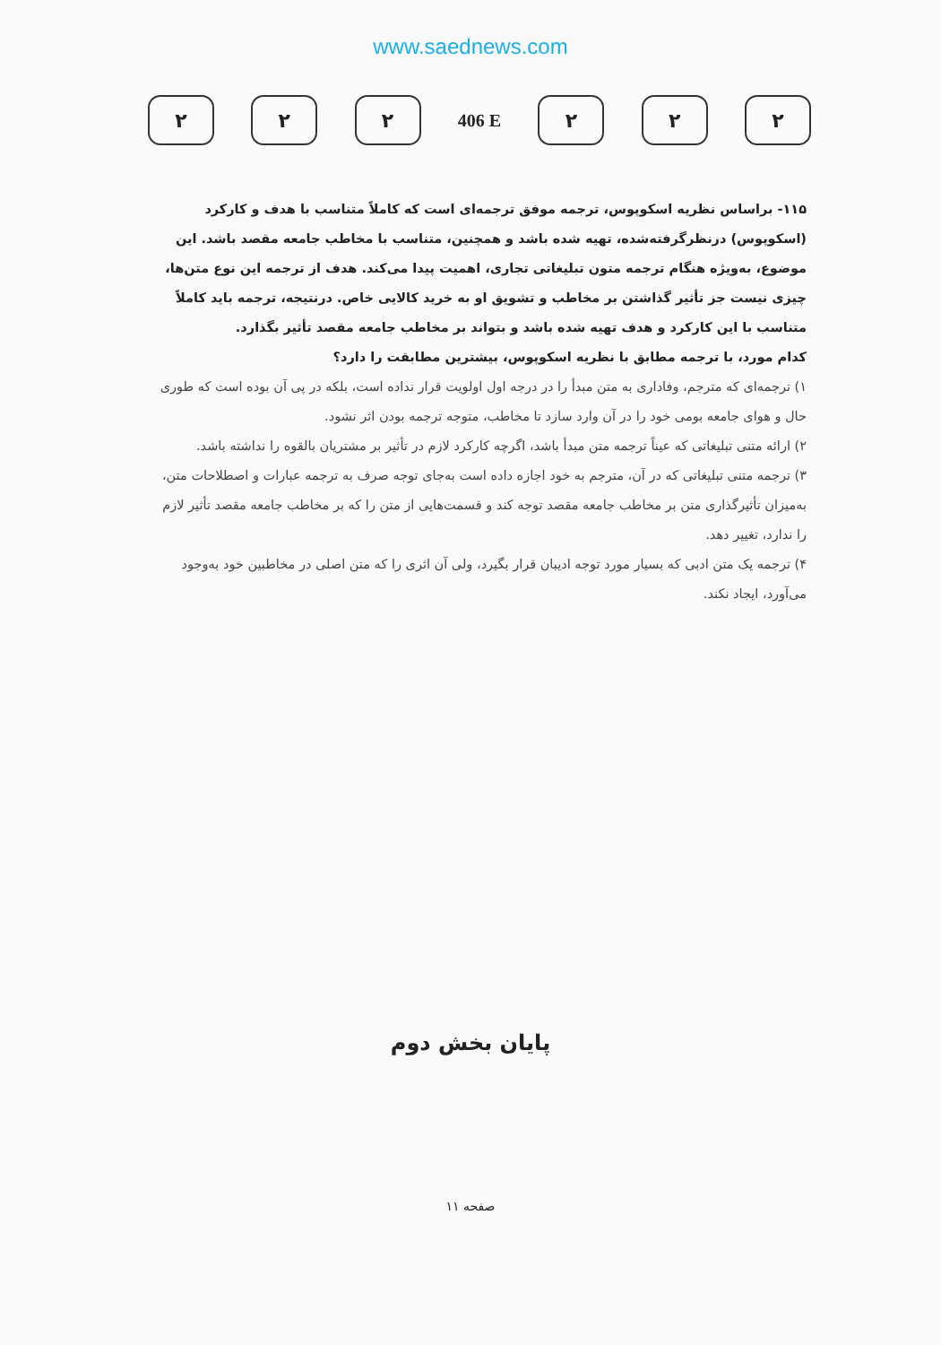www.saednews.com
۲ ۲ ۲
406 E
۲ ۲ ۲
۱۱۵- براساس نظریه اسکوپوس، ترجمه موفق ترجمه‌ای است که کاملاً متناسب با هدف و کارکرد (اسکوپوس) درنظرگرفته‌شده، تهیه شده باشد و همچنین، متناسب با مخاطب جامعه مقصد باشد. این موضوع، به‌ویژه هنگام ترجمه متون تبلیغاتی تجاری، اهمیت پیدا می‌کند. هدف از ترجمه این نوع متن‌ها، چیزی نیست جز تأثیر گذاشتن بر مخاطب و تشویق او به خرید کالایی خاص. درنتیجه، ترجمه باید کاملاً متناسب با این کارکرد و هدف تهیه شده باشد و بتواند بر مخاطب جامعه مقصد تأثیر بگذارد.
کدام مورد، با ترجمه مطابق با نظریه اسکوپوس، بیشترین مطابقت را دارد؟
۱) ترجمه‌ای که مترجم، وفاداری به متن مبدأ را در درجه اول اولویت قرار نداده است، بلکه در پی آن بوده است که طوری حال و هوای جامعه بومی خود را در آن وارد سازد تا مخاطب، متوجه ترجمه بودن اثر نشود.
۲) ارائه متنی تبلیغاتی که عیناً ترجمه متن مبدأ باشد، اگرچه کارکرد لازم در تأثیر بر مشتریان بالقوه را نداشته باشد.
۳) ترجمه متنی تبلیغاتی که در آن، مترجم به خود اجازه داده است به‌جای توجه صرف به ترجمه عبارات و اصطلاحات متن، به‌میزان تأثیرگذاری متن بر مخاطب جامعه مقصد توجه کند و قسمت‌هایی از متن را که بر مخاطب جامعه مقصد تأثیر لازم را ندارد، تغییر دهد.
۴) ترجمه یک متن ادبی که بسیار مورد توجه ادیبان قرار بگیرد، ولی آن اثری را که متن اصلی در مخاطبین خود به‌وجود می‌آورد، ایجاد نکند.
پایان بخش دوم
صفحه ۱۱